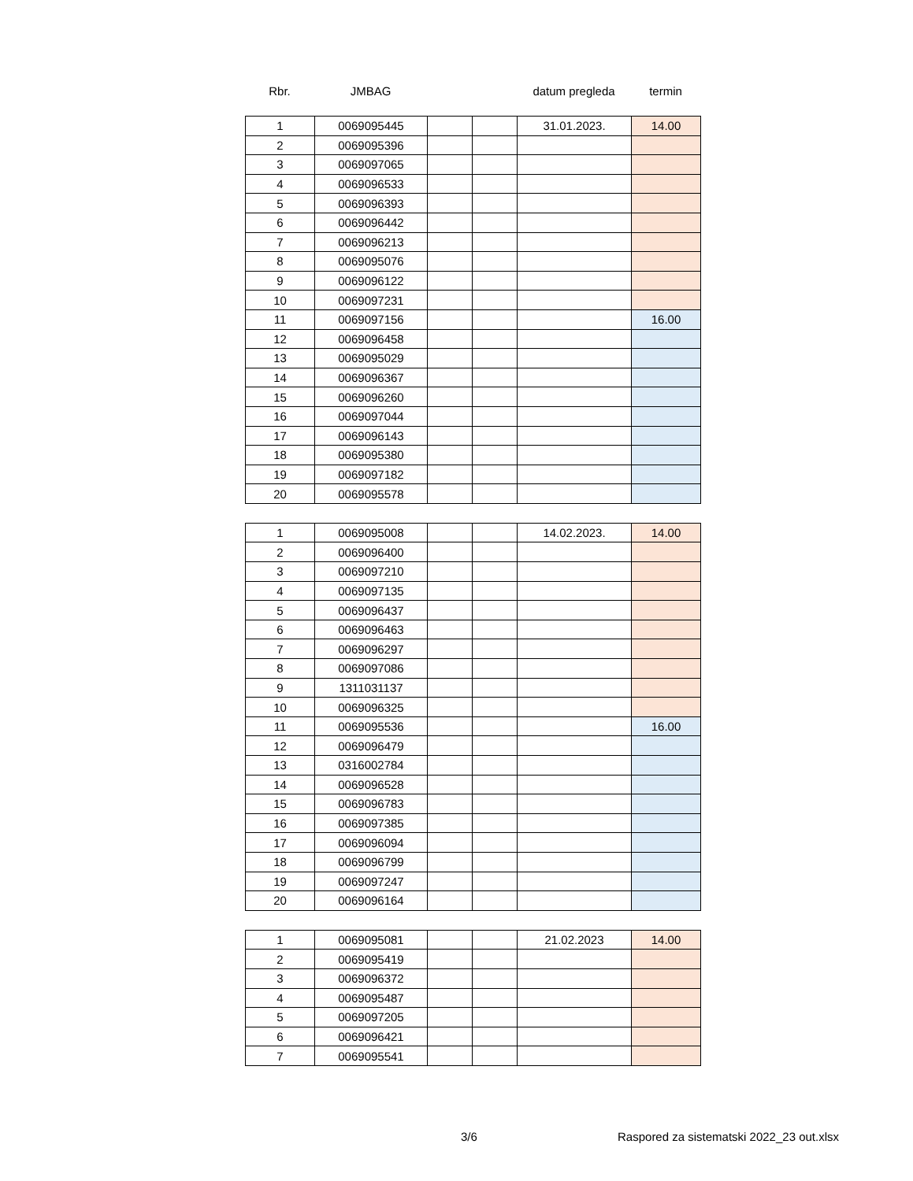| Rbr. | JMBAG | | | datum pregleda | termin |
| --- | --- | --- | --- | --- | --- |
| 1 | 0069095445 | | | 31.01.2023. | 14.00 |
| 2 | 0069095396 | | | | |
| 3 | 0069097065 | | | | |
| 4 | 0069096533 | | | | |
| 5 | 0069096393 | | | | |
| 6 | 0069096442 | | | | |
| 7 | 0069096213 | | | | |
| 8 | 0069095076 | | | | |
| 9 | 0069096122 | | | | |
| 10 | 0069097231 | | | | |
| 11 | 0069097156 | | | | 16.00 |
| 12 | 0069096458 | | | | |
| 13 | 0069095029 | | | | |
| 14 | 0069096367 | | | | |
| 15 | 0069096260 | | | | |
| 16 | 0069097044 | | | | |
| 17 | 0069096143 | | | | |
| 18 | 0069095380 | | | | |
| 19 | 0069097182 | | | | |
| 20 | 0069095578 | | | | |
| 1 | 0069095008 | | | 14.02.2023. | 14.00 |
| 2 | 0069096400 | | | | |
| 3 | 0069097210 | | | | |
| 4 | 0069097135 | | | | |
| 5 | 0069096437 | | | | |
| 6 | 0069096463 | | | | |
| 7 | 0069096297 | | | | |
| 8 | 0069097086 | | | | |
| 9 | 1311031137 | | | | |
| 10 | 0069096325 | | | | |
| 11 | 0069095536 | | | | 16.00 |
| 12 | 0069096479 | | | | |
| 13 | 0316002784 | | | | |
| 14 | 0069096528 | | | | |
| 15 | 0069096783 | | | | |
| 16 | 0069097385 | | | | |
| 17 | 0069096094 | | | | |
| 18 | 0069096799 | | | | |
| 19 | 0069097247 | | | | |
| 20 | 0069096164 | | | | |
| 1 | 0069095081 | | | 21.02.2023 | 14.00 |
| 2 | 0069095419 | | | | |
| 3 | 0069096372 | | | | |
| 4 | 0069095487 | | | | |
| 5 | 0069097205 | | | | |
| 6 | 0069096421 | | | | |
| 7 | 0069095541 | | | | |
3/6 Raspored za sistematski 2022_23 out.xlsx